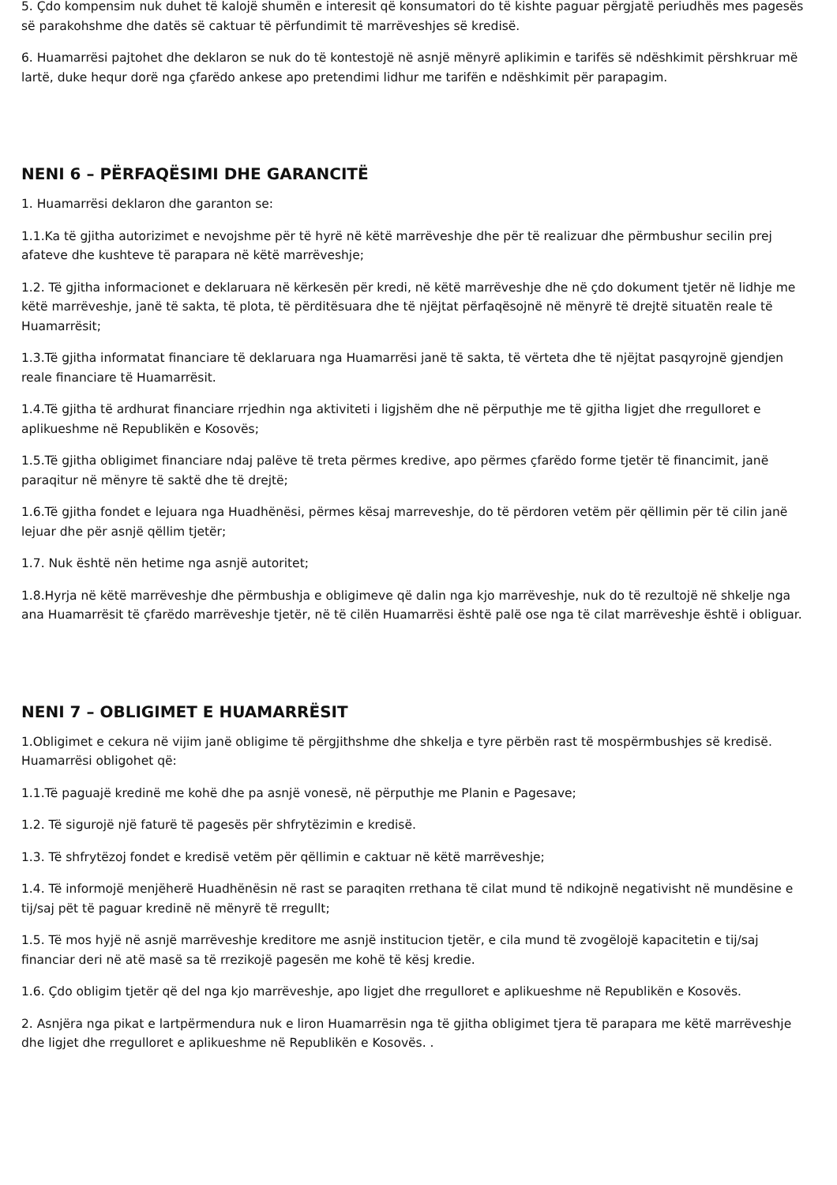5. Çdo kompensim nuk duhet të kalojë shumën e interesit që konsumatori do të kishte paguar përgjatë periudhës mes pagesës së parakohshme dhe datës së caktuar të përfundimit të marrëveshjes së kredisë.
6. Huamarrësi pajtohet dhe deklaron se nuk do të kontestojë në asnjë mënyrë aplikimin e tarifës së ndëshkimit përshkruar më lartë, duke hequr dorë nga çfarëdo ankese apo pretendimi lidhur me tarifën e ndëshkimit për parapagim.
NENI 6 – PËRFAQËSIMI DHE GARANCITË
1. Huamarrësi deklaron dhe garanton se:
1.1.Ka të gjitha autorizimet e nevojshme për të hyrë në këtë marrëveshje dhe për të realizuar dhe përmbushur secilin prej afateve dhe kushteve të parapara në këtë marrëveshje;
1.2. Të gjitha informacionet e deklaruara në kërkesën për kredi, në këtë marrëveshje dhe në çdo dokument tjetër në lidhje me këtë marrëveshje, janë të sakta, të plota, të përditësuara dhe të njëjtat përfaqësojnë në mënyrë të drejtë situatën reale të Huamarrësit;
1.3.Të gjitha informatat financiare të deklaruara nga Huamarrësi janë të sakta, të vërteta dhe të njëjtat pasqyrojnë gjendjen reale financiare të Huamarrësit.
1.4.Të gjitha të ardhurat financiare rrjedhin nga aktiviteti i ligjshëm dhe në përputhje me të gjitha ligjet dhe rregulloret e aplikueshme në Republikën e Kosovës;
1.5.Të gjitha obligimet financiare ndaj palëve të treta përmes kredive, apo përmes çfarëdo forme tjetër të financimit, janë paraqitur në mënyre të saktë dhe të drejtë;
1.6.Të gjitha fondet e lejuara nga Huadhënësi, përmes kësaj marreveshje, do të përdoren vetëm për qëllimin për të cilin janë lejuar dhe për asnjë qëllim tjetër;
1.7. Nuk është nën hetime nga asnjë autoritet;
1.8.Hyrja në këtë marrëveshje dhe përmbushja e obligimeve që dalin nga kjo marrëveshje, nuk do të rezultojë në shkelje nga ana Huamarrësit të çfarëdo marrëveshje tjetër, në të cilën Huamarrësi është palë ose nga të cilat marrëveshje është i obliguar.
NENI 7 – OBLIGIMET E HUAMARRËSIT
1.Obligimet e cekura në vijim janë obligime të përgjithshme dhe shkelja e tyre përbën rast të mospërmbushjes së kredisë. Huamarrësi obligohet që:
1.1.Të paguajë kredinë me kohë dhe pa asnjë vonesë, në përputhje me Planin e Pagesave;
1.2. Të sigurojë një faturë të pagesës për shfrytëzimin e kredisë.
1.3. Të shfrytëzoj fondet e kredisë vetëm për qëllimin e caktuar në këtë marrëveshje;
1.4. Të informojë menjëherë Huadhënësin në rast se paraqiten rrethana të cilat mund të ndikojnë negativisht në mundësine e tij/saj pët të paguar kredinë në mënyrë të rregullt;
1.5. Të mos hyjë në asnjë marrëveshje kreditore me asnjë institucion tjetër, e cila mund të zvogëlojë kapacitetin e tij/saj financiar deri në atë masë sa të rrezikojë pagesën me kohë të kësj kredie.
1.6. Çdo obligim tjetër që del nga kjo marrëveshje, apo ligjet dhe rregulloret e aplikueshme në Republikën e Kosovës.
2. Asnjëra nga pikat e lartpërmendura nuk e liron Huamarrësin nga të gjitha obligimet tjera të parapara me këtë marrëveshje dhe ligjet dhe rregulloret e aplikueshme në Republikën e Kosovës. .